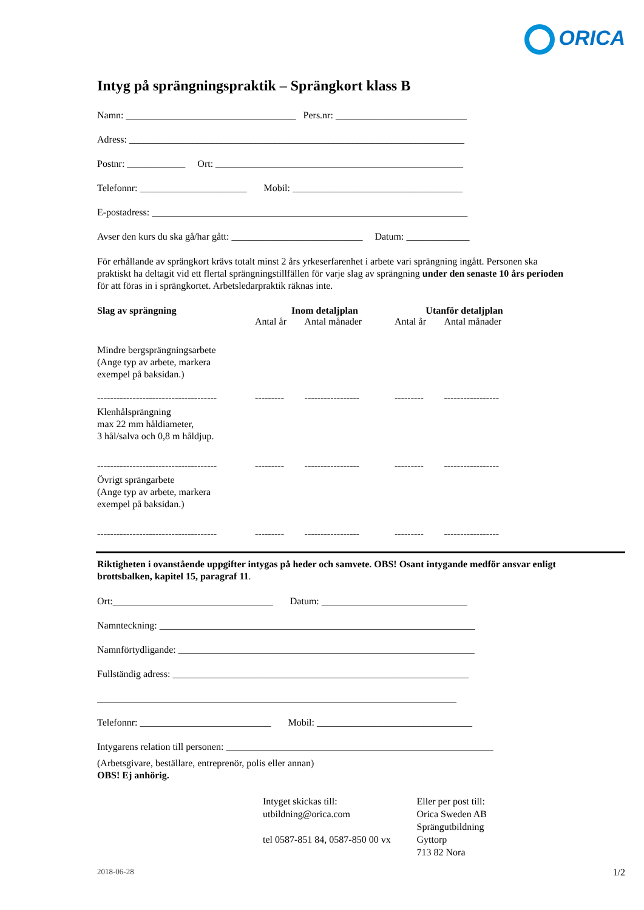ORICA
Intyg på sprängningspraktik – Sprängkort klass B
Namn: ___________________________________ Pers.nr: ___________________________
Adress: _____________________________________________________________________
Postnr: ____________ Ort: ___________________________________________________
Telefonnr: ______________________ Mobil: ___________________________________
E-postadress: _________________________________________________________________
Avser den kurs du ska gå/har gått: ___________________________ Datum: _____________
För erhållande av sprängkort krävs totalt minst 2 års yrkeserfarenhet i arbete vari sprängning ingått. Personen ska praktiskt ha deltagit vid ett flertal sprängningstillfällen för varje slag av sprängning under den senaste 10 års perioden för att föras in i sprängkortet. Arbetsledarpraktik räknas inte.
| Slag av sprängning | Inom detaljplan | | Utanför detaljplan | |
| --- | --- | --- | --- | --- |
| | Antal år | Antal månader | Antal år | Antal månader |
| Mindre bergsprängningsarbete (Ange typ av arbete, markera exempel på baksidan.) | | | | |
| ------------------------------------- | --------- | ----------------- | --------- | ----------------- |
| Klenhålsprängning max 22 mm håldiameter, 3 hål/salva och 0,8 m håldjup. | | | | |
| ------------------------------------- | --------- | ----------------- | --------- | ----------------- |
| Övrigt sprängarbete (Ange typ av arbete, markera exempel på baksidan.) | | | | |
| ------------------------------------- | --------- | ----------------- | --------- | ----------------- |
Riktigheten i ovanstående uppgifter intygas på heder och samvete. OBS! Osant intygande medför ansvar enligt brottsbalken, kapitel 15, paragraf 11.
Ort:_________________________________ Datum: ______________________________
Namnteckning: _________________________________________________________________
Namnförtydligande: _____________________________________________________________
Fullständig adress: _____________________________________________________________
__________________________________________________________________________
Telefonnr: ___________________________ Mobil: ________________________________
Intygarens relation till personen: _______________________________________________________
(Arbetsgivare, beställare, entreprenör, polis eller annan)
OBS! Ej anhörig.
Intyget skickas till:
utbildning@orica.com
tel 0587-851 84, 0587-850 00 vx
Eller per post till:
Orica Sweden AB
Sprängutbildning
Gyttorp
713 82 Nora
2018-06-28 1/2